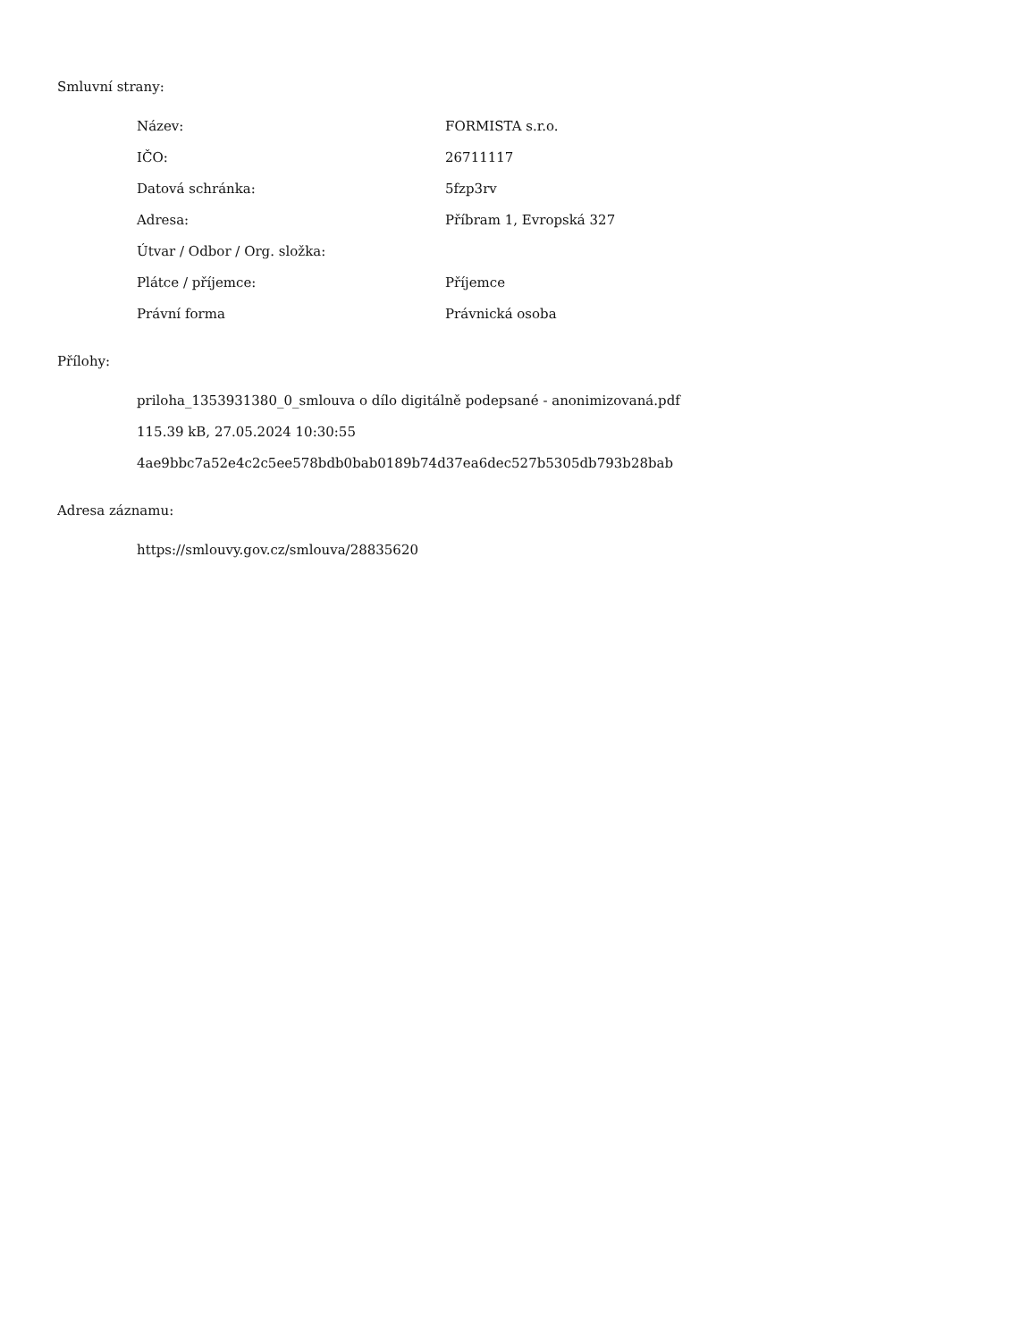Smluvní strany:
| Název: | FORMISTA s.r.o. |
| IČO: | 26711117 |
| Datová schránka: | 5fzp3rv |
| Adresa: | Příbram 1, Evropská 327 |
| Útvar / Odbor / Org. složka: | |
| Plátce / příjemce: | Příjemce |
| Právní forma | Právnická osoba |
Přílohy:
priloha_1353931380_0_smlouva o dílo digitálně podepsané - anonimizovaná.pdf
115.39 kB, 27.05.2024 10:30:55
4ae9bbc7a52e4c2c5ee578bdb0bab0189b74d37ea6dec527b5305db793b28bab
Adresa záznamu:
https://smlouvy.gov.cz/smlouva/28835620